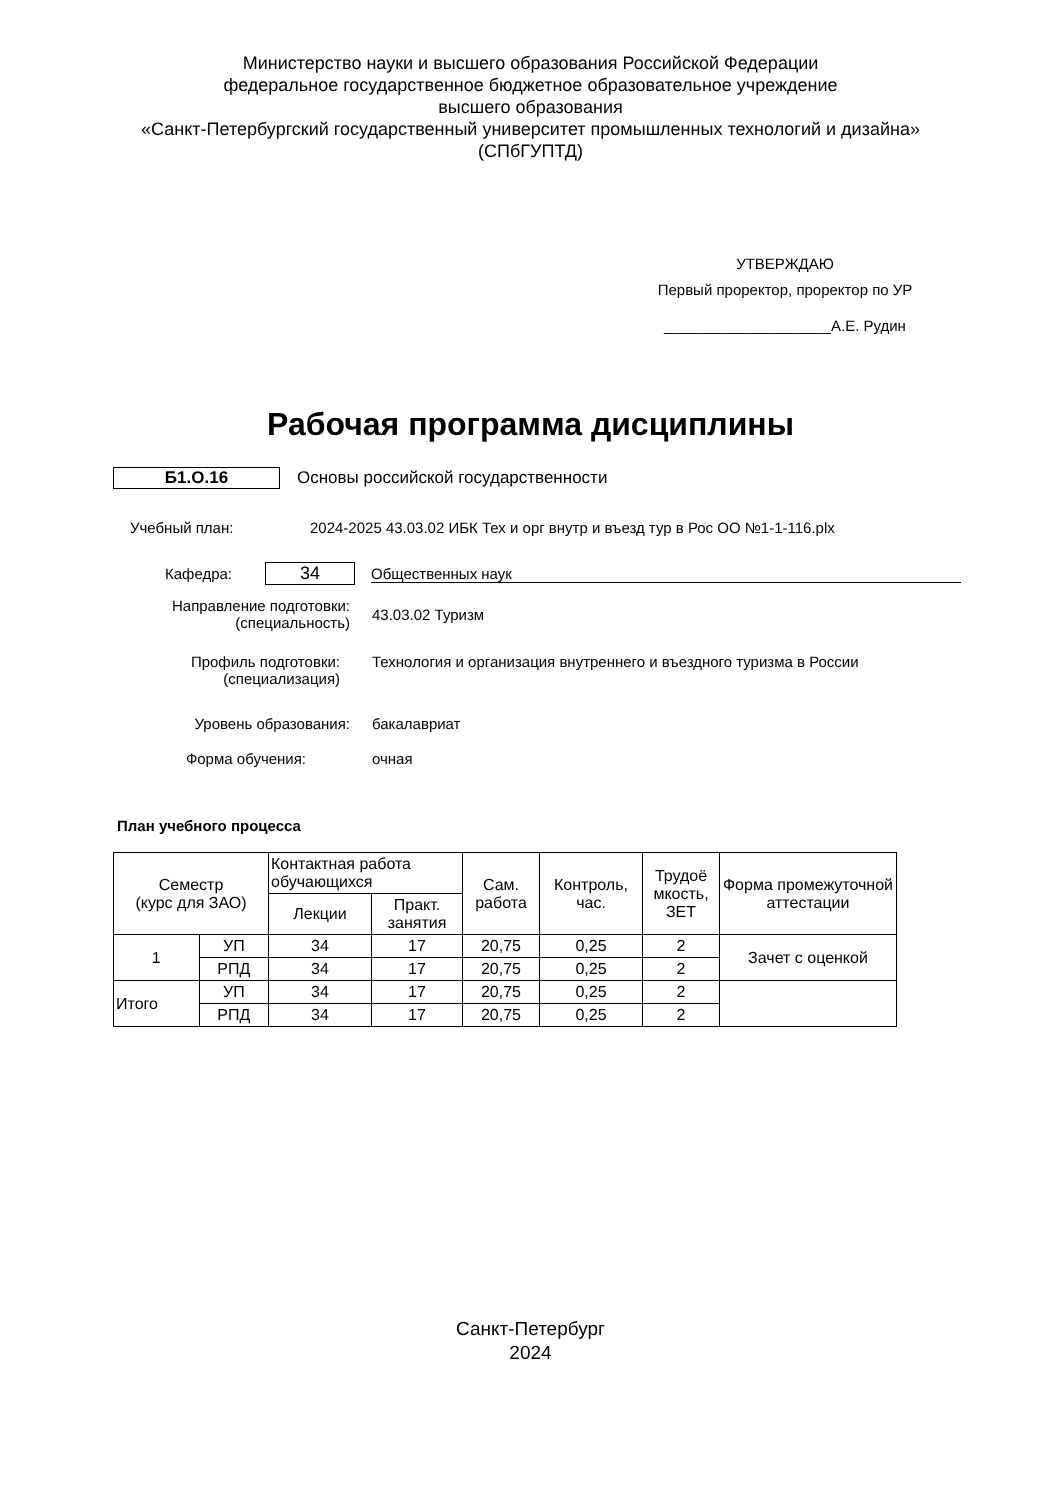Министерство науки и высшего образования Российской Федерации
федеральное государственное бюджетное образовательное учреждение
высшего образования
«Санкт-Петербургский государственный университет промышленных технологий и дизайна»
(СПбГУПТД)
УТВЕРЖДАЮ
Первый проректор, проректор по УР
____________________А.Е. Рудин
Рабочая программа дисциплины
Б1.О.16
Основы российской государственности
Учебный план:
2024-2025 43.03.02 ИБК Тех и орг внутр и въезд тур в Рос ОО №1-1-116.plx
Кафедра:
34
Общественных наук
Направление подготовки:
(специальность)
43.03.02 Туризм
Профиль подготовки:
(специализация)
Технология и организация внутреннего и въездного туризма в России
Уровень образования: бакалавриат
Форма обучения: очная
План учебного процесса
| Семестр (курс для ЗАО) | | Контактная работа обучающихся | | Сам. работа | Контроль, час. | Трудоё мкость, ЗЕТ | Форма промежуточной аттестации |
| --- | --- | --- | --- | --- | --- | --- | --- |
| | | Лекции | Практ. занятия | | | | |
| 1 | УП | 34 | 17 | 20,75 | 0,25 | 2 | Зачет с оценкой |
| | РПД | 34 | 17 | 20,75 | 0,25 | 2 | |
| Итого | УП | 34 | 17 | 20,75 | 0,25 | 2 | |
| | РПД | 34 | 17 | 20,75 | 0,25 | 2 | |
Санкт-Петербург
2024